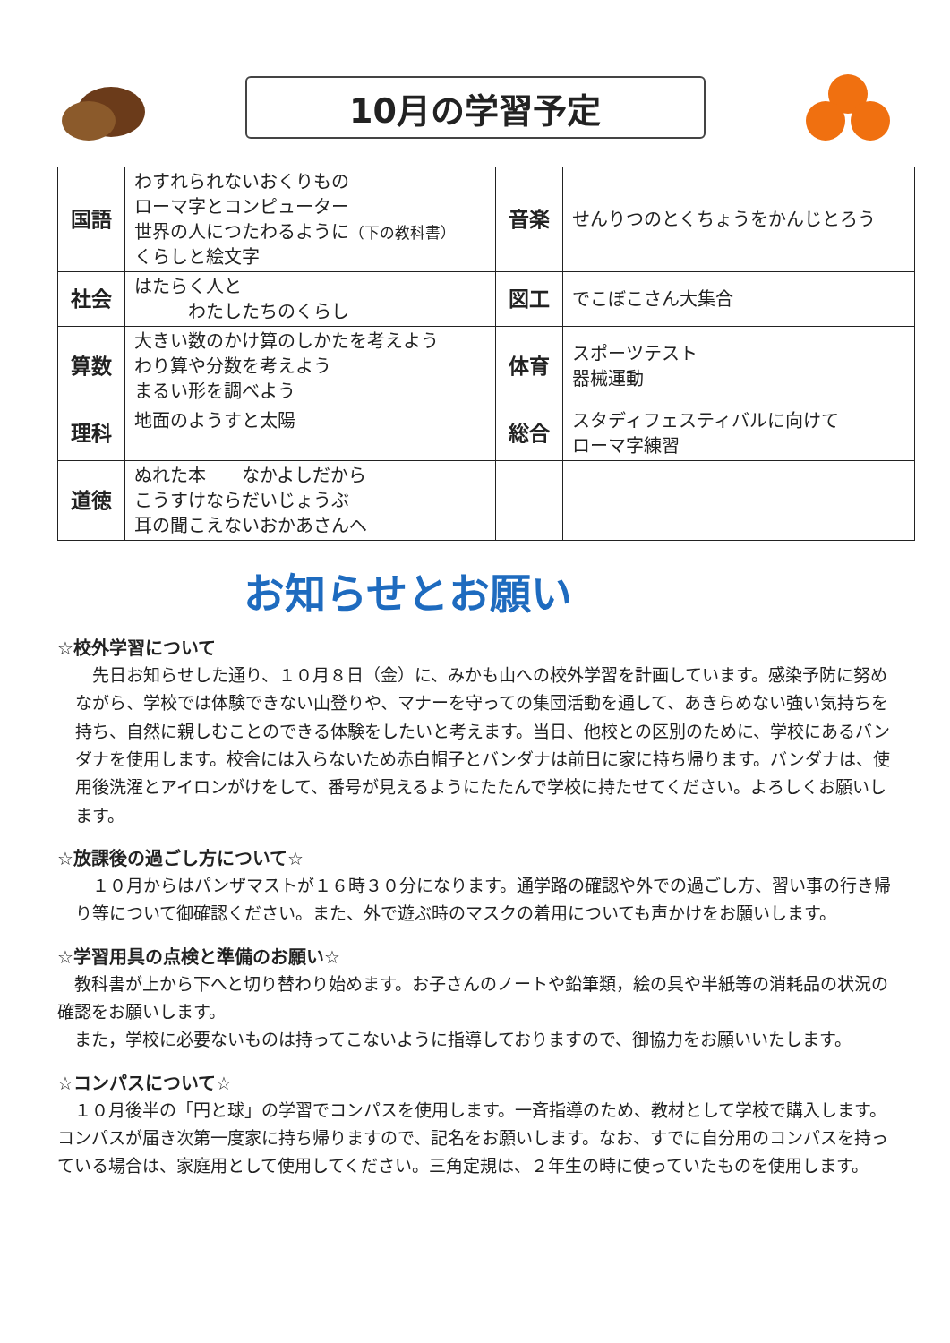10月の学習予定
| 国語 | わすれられないおくりもの ローマ字とコンピューター 世界の人につたわるように （下の教科書） くらしと絵文字 | 音楽 | せんりつのとくちょうをかんじとろう |
| 社会 | はたらく人と わたしたちのくらし | 図工 | でこぼこさん大集合 |
| 算数 | 大きい数のかけ算のしかたを考えよう わり算や分数を考えよう まるい形を調べよう | 体育 | スポーツテスト 器械運動 |
| 理科 | 地面のようすと太陽 | 総合 | スタディフェスティバルに向けて ローマ字練習 |
| 道徳 | ぬれた本 なかよしだから こうすけならだいじょうぶ 耳の聞こえないおかあさんへ | | |
お知らせとお願い
☆校外学習について
　先日お知らせした通り、１０月８日（金）に、みかも山への校外学習を計画しています。感染予防に努めながら、学校では体験できない山登りや、マナーを守っての集団活動を通して、あきらめない強い気持ちを持ち、自然に親しむことのできる体験をしたいと考えます。当日、他校との区別のために、学校にあるバンダナを使用します。校舎には入らないため赤白帽子とバンダナは前日に家に持ち帰ります。バンダナは、使用後洗濯とアイロンがけをして、番号が見えるようにたたんで学校に持たせてください。よろしくお願いします。
☆放課後の過ごし方について☆
　１０月からはパンザマストが１６時３０分になります。通学路の確認や外での過ごし方、習い事の行き帰り等について御確認ください。また、外で遊ぶ時のマスクの着用についても声かけをお願いします。
☆学習用具の点検と準備のお願い☆
　教科書が上から下へと切り替わり始めます。お子さんのノートや鉛筆類，絵の具や半紙等の消耗品の状況の確認をお願いします。
　また，学校に必要ないものは持ってこないように指導しておりますので、御協力をお願いいたします。
☆コンパスについて☆
　１０月後半の「円と球」の学習でコンパスを使用します。一斉指導のため、教材として学校で購入します。コンパスが届き次第一度家に持ち帰りますので、記名をお願いします。なお、すでに自分用のコンパスを持っている場合は、家庭用として使用してください。三角定規は、２年生の時に使っていたものを使用します。